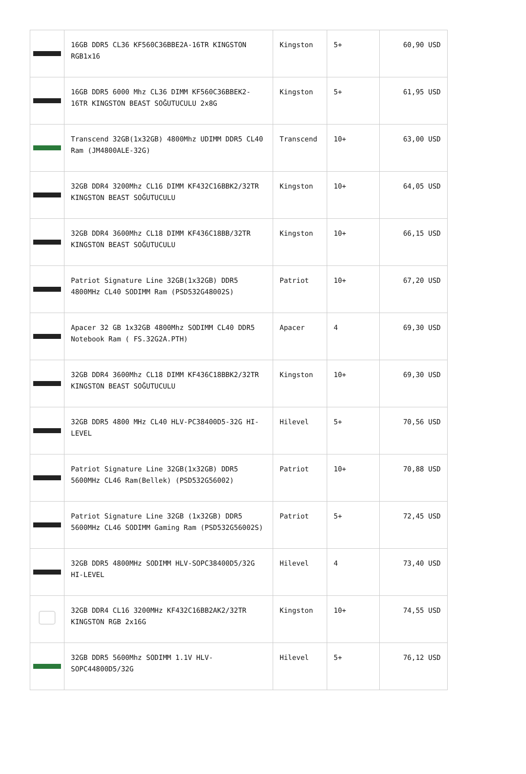| | 16GB DDR5 CL36 KF560C36BBE2A-16TR KINGSTON RGB1x16 | Kingston | 5+ | 60,90 USD |
| | 16GB DDR5 6000 Mhz CL36 DIMM KF560C36BBEK2-16TR KINGSTON BEAST SOĞUTUCULU 2x8G | Kingston | 5+ | 61,95 USD |
| | Transcend 32GB(1x32GB) 4800Mhz UDIMM DDR5 CL40 Ram (JM4800ALE-32G) | Transcend | 10+ | 63,00 USD |
| | 32GB DDR4 3200Mhz CL16 DIMM KF432C16BBK2/32TR KINGSTON BEAST SOĞUTUCULU | Kingston | 10+ | 64,05 USD |
| | 32GB DDR4 3600Mhz CL18 DIMM KF436C18BB/32TR KINGSTON BEAST SOĞUTUCULU | Kingston | 10+ | 66,15 USD |
| | Patriot Signature Line 32GB(1x32GB) DDR5 4800MHz CL40 SODIMM Ram (PSD532G48002S) | Patriot | 10+ | 67,20 USD |
| | Apacer 32 GB 1x32GB 4800Mhz SODIMM CL40 DDR5 Notebook Ram ( FS.32G2A.PTH) | Apacer | 4 | 69,30 USD |
| | 32GB DDR4 3600Mhz CL18 DIMM KF436C18BBK2/32TR KINGSTON BEAST SOĞUTUCULU | Kingston | 10+ | 69,30 USD |
| | 32GB DDR5 4800 MHz CL40 HLV-PC38400D5-32G HI-LEVEL | Hilevel | 5+ | 70,56 USD |
| | Patriot Signature Line 32GB(1x32GB) DDR5 5600MHz CL46 Ram(Bellek) (PSD532G56002) | Patriot | 10+ | 70,88 USD |
| | Patriot Signature Line 32GB (1x32GB) DDR5 5600MHz CL46 SODIMM Gaming Ram (PSD532G56002S) | Patriot | 5+ | 72,45 USD |
| | 32GB DDR5 4800MHz SODIMM HLV-SOPC38400D5/32G HI-LEVEL | Hilevel | 4 | 73,40 USD |
| | 32GB DDR4 CL16 3200MHz KF432C16BB2AK2/32TR KINGSTON RGB 2x16G | Kingston | 10+ | 74,55 USD |
| | 32GB DDR5 5600Mhz SODIMM 1.1V HLV-SOPC44800D5/32G | Hilevel | 5+ | 76,12 USD |